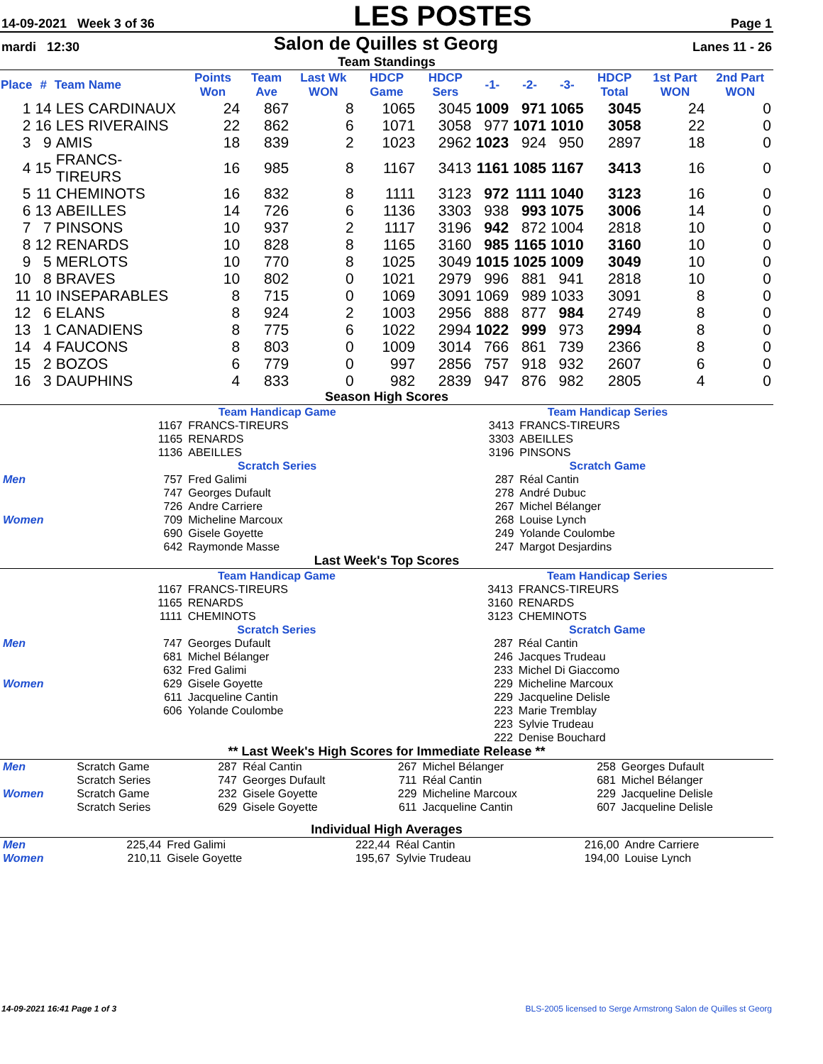14-09-2021 Week 3 of 36 LES POSTES Page 1
mardi 12:30 Salon de Quilles st Georg Lanes 11 - 26
Team Standings
| Place | # | Team Name | Points Won | Team Ave | Last Wk WON | HDCP Game | HDCP Sers | -1- | -2- | -3- | HDCP Total | 1st Part WON | 2nd Part WON |
| --- | --- | --- | --- | --- | --- | --- | --- | --- | --- | --- | --- | --- | --- |
| 1 | 14 | LES CARDINAUX | 24 | 867 | 8 | 1065 | 3045 | 1009 | 971 | 1065 | 3045 | 24 | 0 |
| 2 | 16 | LES RIVERAINS | 22 | 862 | 6 | 1071 | 3058 | 977 | 1071 | 1010 | 3058 | 22 | 0 |
| 3 | 9 | AMIS | 18 | 839 | 2 | 1023 | 2962 | 1023 | 924 | 950 | 2897 | 18 | 0 |
| 4 | 15 | FRANCS-TIREURS | 16 | 985 | 8 | 1167 | 3413 | 1161 | 1085 | 1167 | 3413 | 16 | 0 |
| 5 | 11 | CHEMINOTS | 16 | 832 | 8 | 1111 | 3123 | 972 | 1111 | 1040 | 3123 | 16 | 0 |
| 6 | 13 | ABEILLES | 14 | 726 | 6 | 1136 | 3303 | 938 | 993 | 1075 | 3006 | 14 | 0 |
| 7 | 7 | PINSONS | 10 | 937 | 2 | 1117 | 3196 | 942 | 872 | 1004 | 2818 | 10 | 0 |
| 8 | 12 | RENARDS | 10 | 828 | 8 | 1165 | 3160 | 985 | 1165 | 1010 | 3160 | 10 | 0 |
| 9 | 5 | MERLOTS | 10 | 770 | 8 | 1025 | 3049 | 1015 | 1025 | 1009 | 3049 | 10 | 0 |
| 10 | 8 | BRAVES | 10 | 802 | 0 | 1021 | 2979 | 996 | 881 | 941 | 2818 | 10 | 0 |
| 11 | 10 | INSEPARABLES | 8 | 715 | 0 | 1069 | 3091 | 1069 | 989 | 1033 | 3091 | 8 | 0 |
| 12 | 6 | ELANS | 8 | 924 | 2 | 1003 | 2956 | 888 | 877 | 984 | 2749 | 8 | 0 |
| 13 | 1 | CANADIENS | 8 | 775 | 6 | 1022 | 2994 | 1022 | 999 | 973 | 2994 | 8 | 0 |
| 14 | 4 | FAUCONS | 8 | 803 | 0 | 1009 | 3014 | 766 | 861 | 739 | 2366 | 8 | 0 |
| 15 | 2 | BOZOS | 6 | 779 | 0 | 997 | 2856 | 757 | 918 | 932 | 2607 | 6 | 0 |
| 16 | 3 | DAUPHINS | 4 | 833 | 0 | 982 | 2839 | 947 | 876 | 982 | 2805 | 4 | 0 |
Season High Scores
| | Team Handicap Game | | Team Handicap Series | |
| | 1167 1165 1136 | FRANCS-TIREURS RENARDS ABEILLES | 3413 3303 3196 | FRANCS-TIREURS ABEILLES PINSONS |
| | Scratch Series | | Scratch Game | |
| Men | 757 747 726 | Fred Galimi Georges Dufault Andre Carriere | 287 278 267 | Réal Cantin André Dubuc Michel Bélanger |
| Women | 709 690 642 | Micheline Marcoux Gisele Goyette Raymonde Masse | 268 249 247 | Louise Lynch Yolande Coulombe Margot Desjardins |
Last Week's Top Scores
| | Team Handicap Game | | Team Handicap Series | |
| | 1167 1165 1111 | FRANCS-TIREURS RENARDS CHEMINOTS | 3413 3160 3123 | FRANCS-TIREURS RENARDS CHEMINOTS |
| | Scratch Series | | Scratch Game | |
| Men | 747 681 632 | Georges Dufault Michel Bélanger Fred Galimi | 287 246 233 | Réal Cantin Jacques Trudeau Michel Di Giaccomo |
| Women | 629 611 606 | Gisele Goyette Jacqueline Cantin Yolande Coulombe | 229 229 223 223 222 | Micheline Marcoux Jacqueline Delisle Marie Tremblay Sylvie Trudeau Denise Bouchard |
** Last Week's High Scores for Immediate Release **
| Men | Scratch Game Scratch Series | 287 747 | Réal Cantin Georges Dufault | 267 711 | Michel Bélanger Réal Cantin | 258 681 | Georges Dufault Michel Bélanger |
| Women | Scratch Game Scratch Series | 232 629 | Gisele Goyette Gisele Goyette | 229 611 | Micheline Marcoux Jacqueline Cantin | 229 607 | Jacqueline Delisle Jacqueline Delisle |
Individual High Averages
| Men | 225,44 | Fred Galimi | 222,44 | Réal Cantin | 216,00 | Andre Carriere |
| Women | 210,11 | Gisele Goyette | 195,67 | Sylvie Trudeau | 194,00 | Louise Lynch |
14-09-2021 16:41 Page 1 of 3 BLS-2005 licensed to Serge Armstrong Salon de Quilles st Georg